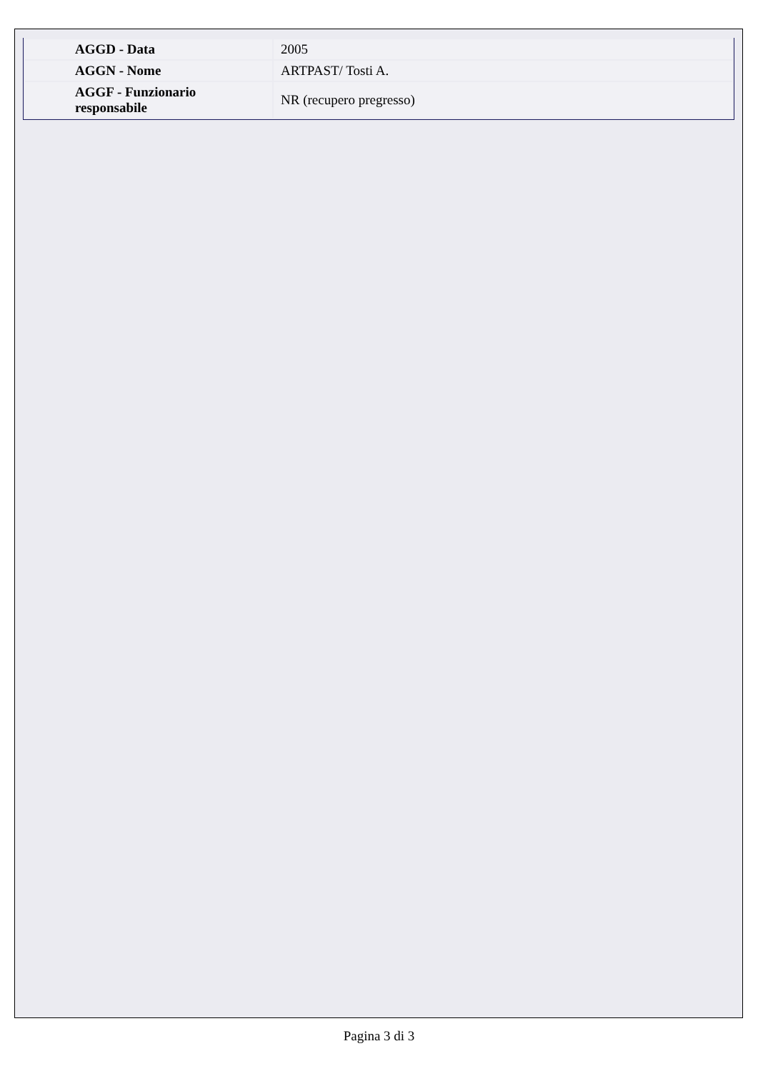| AGGD - Data | 2005 |
| AGGN - Nome | ARTPAST/ Tosti A. |
| AGGF - Funzionario responsabile | NR (recupero pregresso) |
Pagina 3 di 3